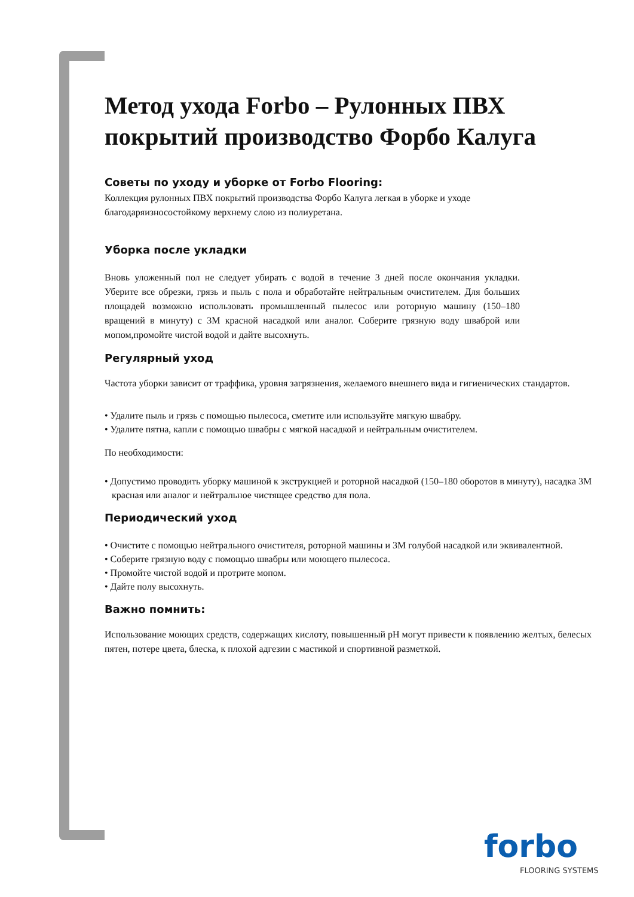Метод ухода Forbo – Рулонных ПВХ покрытий производство Форбо Калуга
Советы по уходу и уборке от Forbo Flooring:
Коллекция рулонных ПВХ покрытий производства Форбо Калуга легкая в уборке и уходе
благодаряизносостойкому верхнему слою из полиуретана.
Уборка после укладки
Вновь уложенный пол не следует убирать с водой в течение 3 дней после окончания укладки. Уберите все обрезки, грязь и пыль с пола и обработайте нейтральным очистителем. Для больших площадей возможно использовать промышленный пылесос или роторную машину (150–180 вращений в минуту) с 3М красной насадкой или аналог. Соберите грязную воду шваброй или мопом,промойте чистой водой и дайте высохнуть.
Регулярный уход
Частота уборки зависит от траффика, уровня загрязнения, желаемого внешнего вида и гигиенических стандартов.
• Удалите пыль и грязь с помощью пылесоса, сметите или используйте мягкую швабру.
• Удалите пятна, капли с помощью швабры с мягкой насадкой и нейтральным очистителем.
По необходимости:
• Допустимо проводить уборку машиной к экструкцией и роторной насадкой (150–180 оборотов в минуту), насадка 3М красная или аналог и нейтральное чистящее средство для пола.
Периодический уход
• Очистите с помощью нейтрального очистителя, роторной машины и 3М голубой насадкой или эквивалентной.
• Соберите грязную воду с помощью швабры или моющего пылесоса.
• Промойте чистой водой и протрите мопом.
• Дайте полу высохнуть.
Важно помнить:
Использование моющих средств, содержащих кислоту, повышенный pH могут привести к появлению желтых, белесых пятен, потере цвета, блеска, к плохой адгезии с мастикой и спортивной разметкой.
forbo
FLOORING SYSTEMS